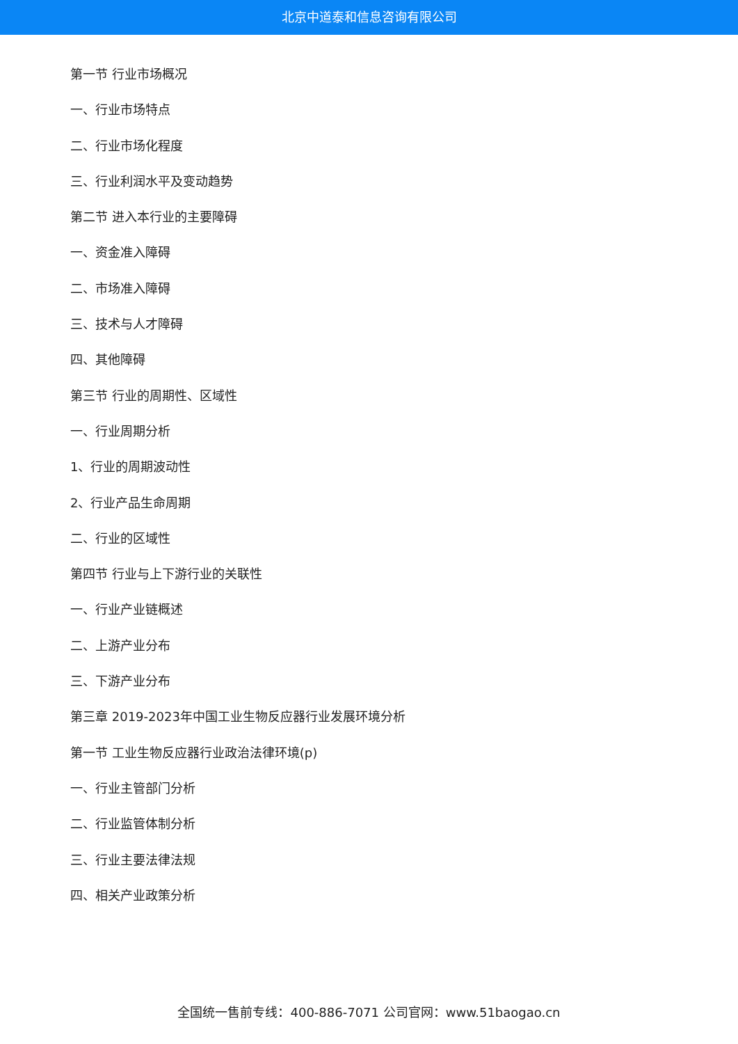北京中道泰和信息咨询有限公司
第一节 行业市场概况
一、行业市场特点
二、行业市场化程度
三、行业利润水平及变动趋势
第二节 进入本行业的主要障碍
一、资金准入障碍
二、市场准入障碍
三、技术与人才障碍
四、其他障碍
第三节 行业的周期性、区域性
一、行业周期分析
1、行业的周期波动性
2、行业产品生命周期
二、行业的区域性
第四节 行业与上下游行业的关联性
一、行业产业链概述
二、上游产业分布
三、下游产业分布
第三章 2019-2023年中国工业生物反应器行业发展环境分析
第一节 工业生物反应器行业政治法律环境(p)
一、行业主管部门分析
二、行业监管体制分析
三、行业主要法律法规
四、相关产业政策分析
全国统一售前专线：400-886-7071 公司官网：www.51baogao.cn